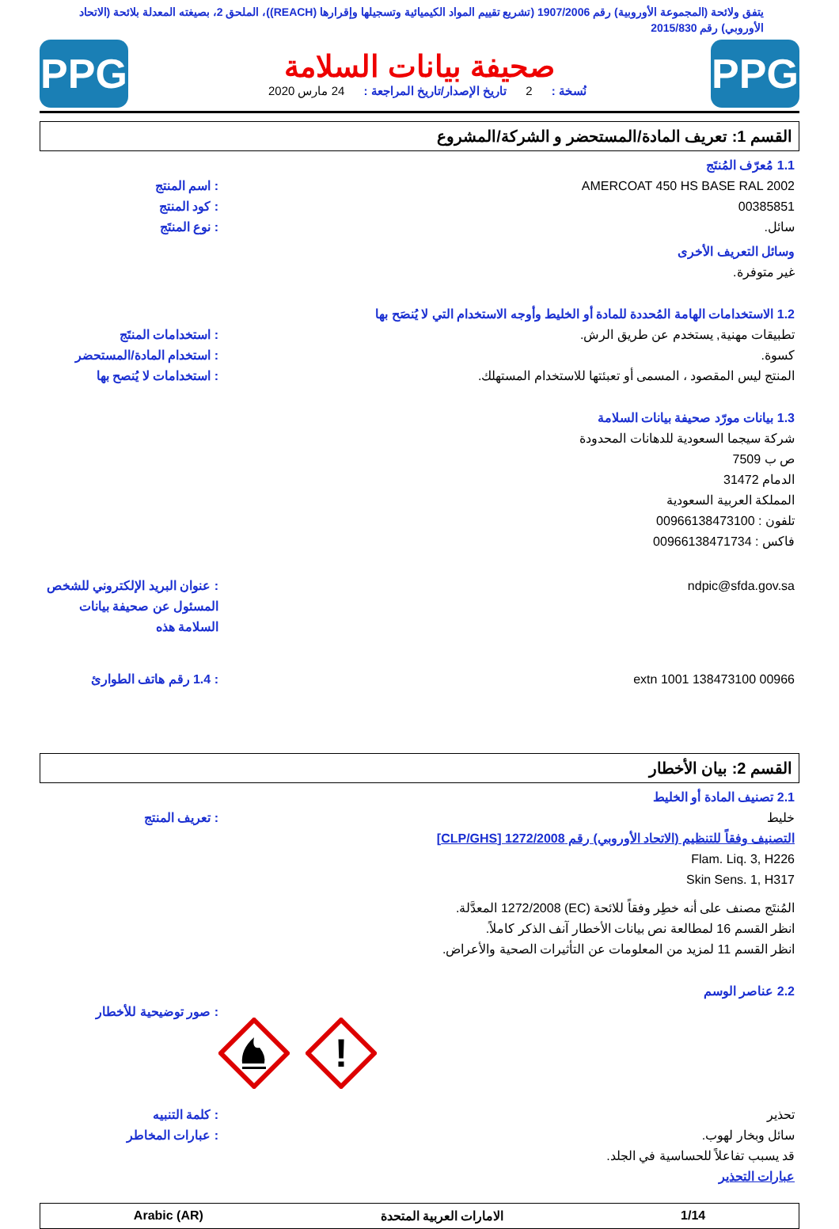يتفق ولائحة (المجموعة الأوروبية) رقم 1907/2006 (تشريع تقييم المواد الكيميائية وتسجيلها وإقرارها (REACH))، الملحق 2، بصيغته المعدلة بلائحة (الاتحاد الأوروبي) رقم 2015/830
PPG
صحيفة بيانات السلامة
نُسخة : 2 تاريخ الإصدار/تاريخ المراجعة : 24 مارس 2020
PPG
القسم 1: تعريف المادة/المستحضر و الشركة/المشروع
1.1 مُعرّف المُنتَج
AMERCOAT 450 HS BASE RAL 2002 : اسم المنتج
00385851 : كود المنتج
سائل. : نوع المنتَج
وسائل التعريف الأخرى
غير متوفرة.
1.2 الاستخدامات الهامة المُحددة للمادة أو الخليط وأوجه الاستخدام التي لا يُنصَح بها
تطبيقات مهنية, يستخدم عن طريق الرش.
: استخدامات المنتَج
كسوة. : استخدام المادة/المستحضر
المنتج ليس المقصود ، المسمى أو تعبئتها للاستخدام المستهلك.
: استخدامات لا يُنصح بها
1.3 بيانات مورّد صحيفة بيانات السلامة
شركة سيجما السعودية للدهانات المحدودة
ص ب 7509
الدمام 31472
المملكة العربية السعودية
تلفون : 00966138473100
فاكس : 00966138471734
ndpic@sfda.gov.sa : عنوان البريد الإلكتروني للشخص المسئول عن صحيفة بيانات السلامة هذه
00966 138473100 extn 1001 : 1.4 رقم هاتف الطوارئ
القسم 2: بيان الأخطار
2.1 تصنيف المادة أو الخليط
خليط
التصنيف وفقاً للتنظيم (الاتحاد الأوروبي) رقم 1272/2008 [CLP/GHS]
Flam. Liq. 3, H226
Skin Sens. 1, H317
: تعريف المنتج
المُنتَج مصنف على أنه خطِر وفقاً للائحة (EC) 1272/2008 المعدَّلة.
انظر القسم 16 لمطالعة نص بيانات الأخطار آنف الذكر كاملاً.
انظر القسم 11 لمزيد من المعلومات عن التأثيرات الصحية والأعراض.
2.2 عناصر الوسم
!
: صور توضيحية للأخطار
تحذير : كلمة التنبيه
سائل وبخار لهوب.
قد يسبب تفاعلاً للحساسية في الجلد.
عبارات التحذير
: عبارات المخاطر
1/14 الامارات العربية المتحدة Arabic (AR)